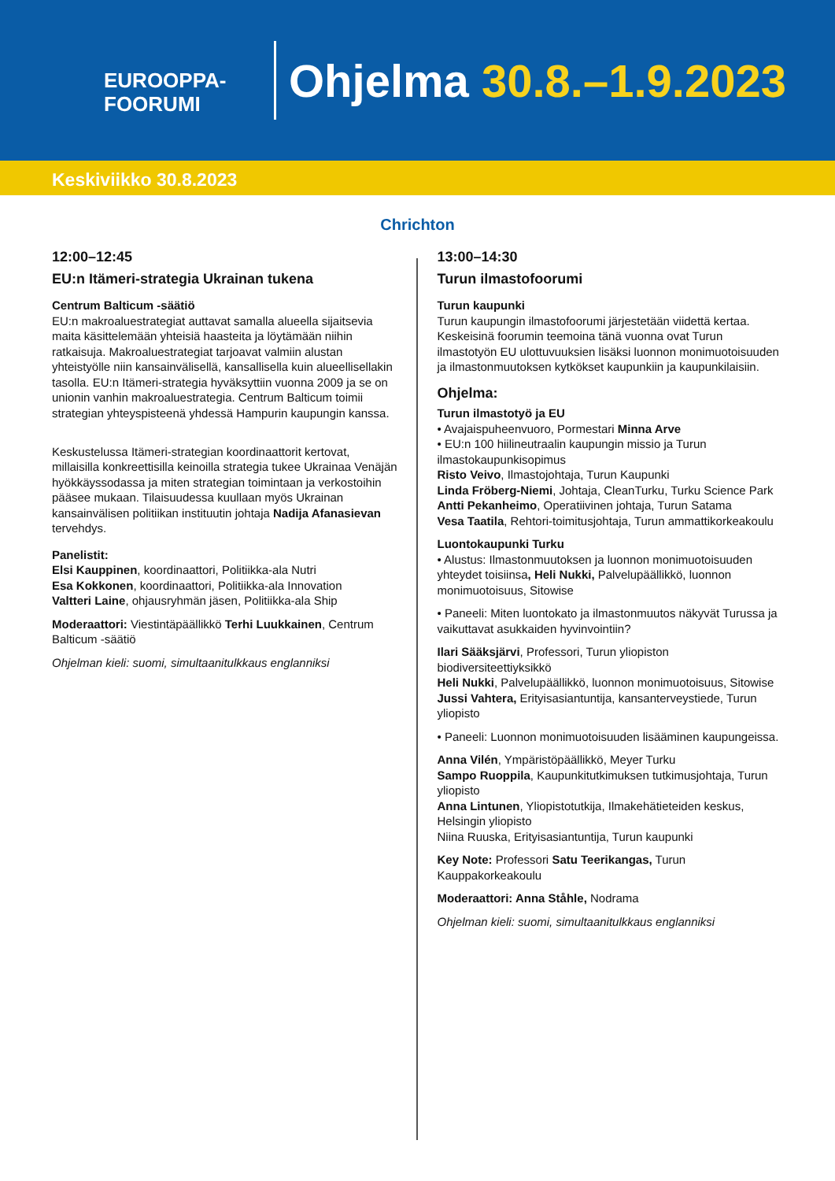EUROOPPA-
FOORUMI
Ohjelma 30.8.–1.9.2023
Keskiviikko 30.8.2023
Chrichton
12:00–12:45
EU:n Itämeri-strategia Ukrainan tukena
Centrum Balticum -säätiö
EU:n makroaluestrategiat auttavat samalla alueella sijaitsevia maita käsittelemään yhteisiä haasteita ja löytämään niihin ratkaisuja. Makroaluestrategiat tarjoavat valmiin alustan yhteistyölle niin kansainvälisellä, kansallisella kuin alueellisellakin tasolla. EU:n Itämeri-strategia hyväksyttiin vuonna 2009 ja se on unionin vanhin makroaluestrategia. Centrum Balticum toimii strategian yhteyspisteenä yhdessä Hampurin kaupungin kanssa.
Keskustelussa Itämeri-strategian koordinaattorit kertovat, millaisilla konkreettisilla keinoilla strategia tukee Ukrainaa Venäjän hyökkäyssodassa ja miten strategian toimintaan ja verkostoihin pääsee mukaan. Tilaisuudessa kuullaan myös Ukrainan kansainvälisen politiikan instituutin johtaja Nadija Afanasievan tervehdys.
Panelistit:
Elsi Kauppinen, koordinaattori, Politiikka-ala Nutri
Esa Kokkonen, koordinaattori, Politiikka-ala Innovation
Valtteri Laine, ohjausryhmän jäsen, Politiikka-ala Ship
Moderaattori: Viestintäpäällikkö Terhi Luukkainen, Centrum Balticum -säätiö
Ohjelman kieli: suomi, simultaanitulkkaus englanniksi
13:00–14:30
Turun ilmastofoorumi
Turun kaupunki
Turun kaupungin ilmastofoorumi järjestetään viidettä kertaa. Keskeisinä foorumin teemoina tänä vuonna ovat Turun ilmastotyön EU ulottuvuuksien lisäksi luonnon monimuotoisuuden ja ilmastonmuutoksen kytkökset kaupunkiin ja kaupunkilaisiin.
Ohjelma:
Turun ilmastotyö ja EU
• Avajaispuheenvuoro, Pormestari Minna Arve
• EU:n 100 hiilineutraalin kaupungin missio ja Turun ilmastokaupunkisopimus
Risto Veivo, Ilmastojohtaja, Turun Kaupunki
Linda Fröberg-Niemi, Johtaja, CleanTurku, Turku Science Park
Antti Pekanheimo, Operatiivinen johtaja, Turun Satama
Vesa Taatila, Rehtori-toimitusjohtaja, Turun ammattikorkeakoulu
Luontokaupunki Turku
• Alustus: Ilmastonmuutoksen ja luonnon monimuotoisuuden yhteydet toisiinsa, Heli Nukki, Palvelupäällikkö, luonnon monimuotoisuus, Sitowise
• Paneeli: Miten luontokato ja ilmastonmuutos näkyvät Turussa ja vaikuttavat asukkaiden hyvinvointiin?
Ilari Sääksjärvi, Professori, Turun yliopiston biodiversiteettiyksikkö
Heli Nukki, Palvelupäällikkö, luonnon monimuotoisuus, Sitowise
Jussi Vahtera, Erityisasiantuntija, kansanterveystiede, Turun yliopisto
• Paneeli: Luonnon monimuotoisuuden lisääminen kaupungeissa.
Anna Vilén, Ympäristöpäällikkö, Meyer Turku
Sampo Ruoppila, Kaupunkitutkimuksen tutkimusjohtaja, Turun yliopisto
Anna Lintunen, Yliopistotutkija, Ilmakehätieteiden keskus, Helsingin yliopisto
Niina Ruuska, Erityisasiantuntija, Turun kaupunki
Key Note: Professori Satu Teerikangas, Turun Kauppakorkeakoulu
Moderaattori: Anna Ståhle, Nodrama
Ohjelman kieli: suomi, simultaanitulkkaus englanniksi